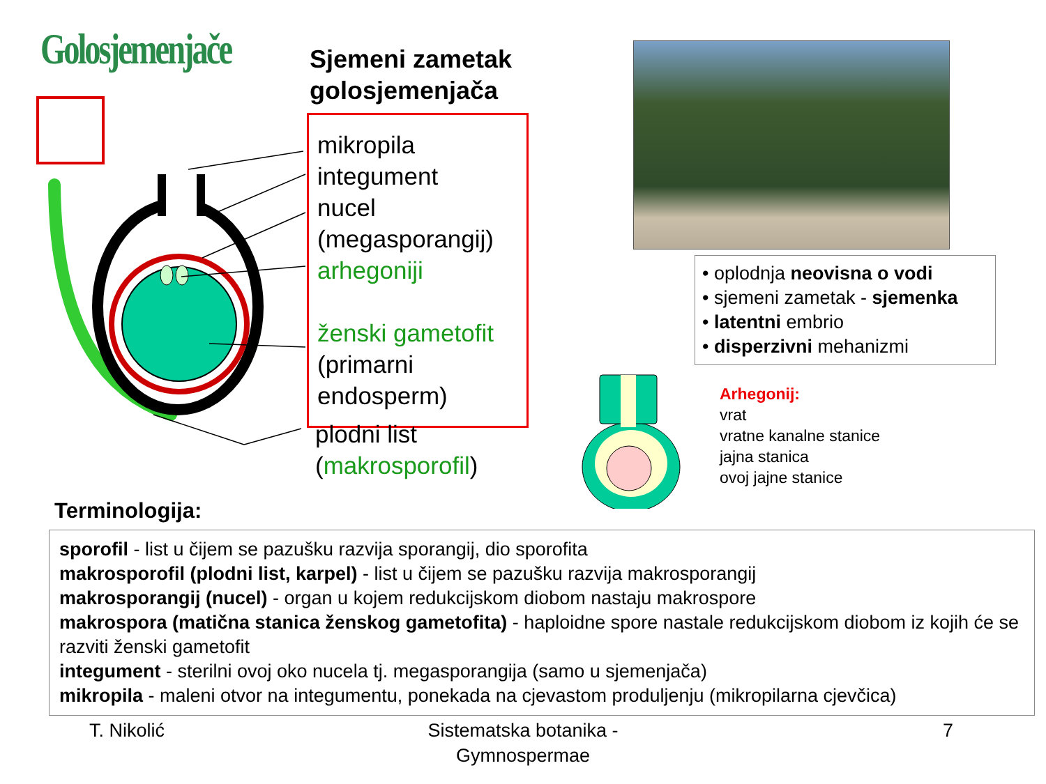Golosjemenjače
Sjemeni zametak
golosjemenjača
mikropila
integument
nucel
(megasporangij)
arhegoniji
ženski gametofit
(primarni
endosperm)
plodni list
(makrosporofil)
• oplodnja neovisna o vodi
• sjemeni zametak - sjemenka
• latentni embrio
• disperzivni mehanizmi
Arhegonij:
vrat
vratne kanalne stanice
jajna stanica
ovoj jajne stanice
Terminologija:
sporofil - list u čijem se pazušku razvija sporangij, dio sporofita
makrosporofil (plodni list, karpel) - list u čijem se pazušku razvija makrosporangij
makrosporangij (nucel) - organ u kojem redukcijskom diobom nastaju makrospore
makrospora (matična stanica ženskog gametofita) - haploidne spore nastale redukcijskom diobom iz kojih će se razviti ženski gametofit
integument - sterilni ovoj oko nucela tj. megasporangija (samo u sjemenjača)
mikropila - maleni otvor na integumentu, ponekada na cjevastom produljenju (mikropilarna cjevčica)
T. Nikolić
Sistematska botanika - Gymnospermae
7